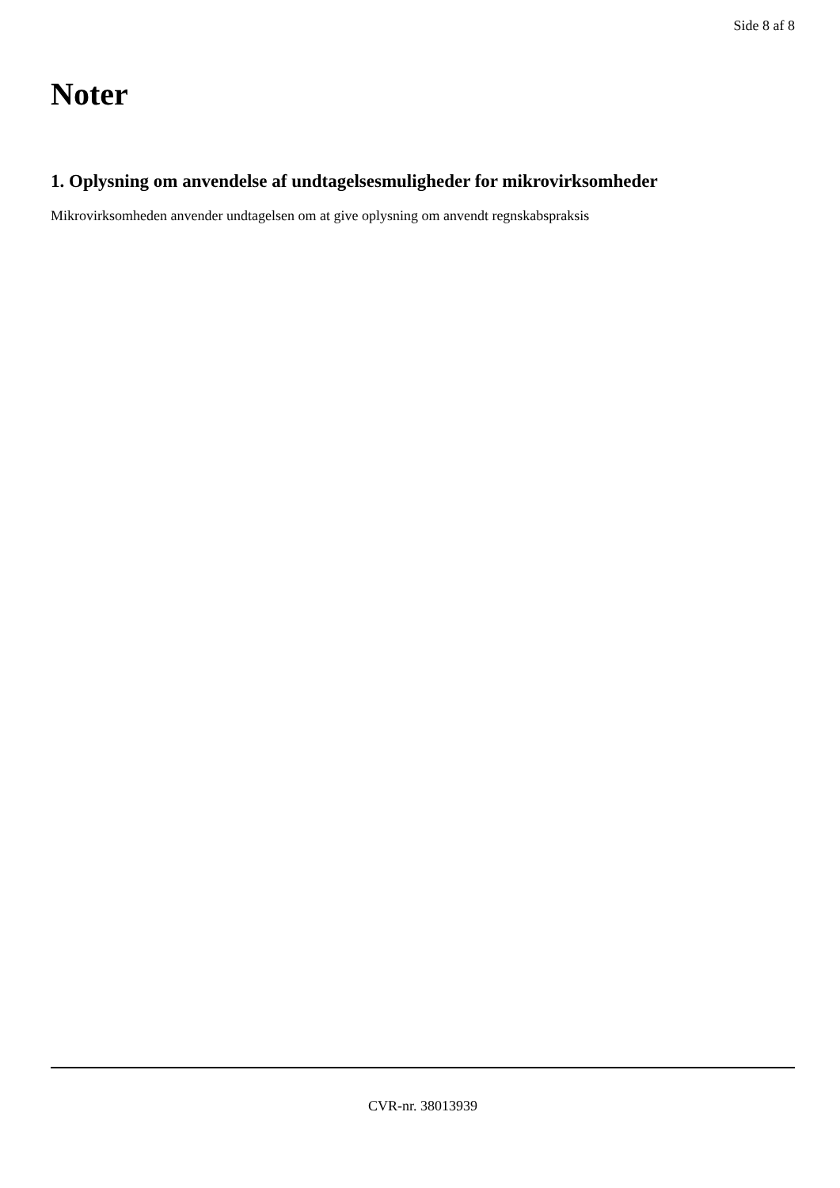Side 8 af 8
Noter
1. Oplysning om anvendelse af undtagelsesmuligheder for mikrovirksomheder
Mikrovirksomheden anvender undtagelsen om at give oplysning om anvendt regnskabspraksis
CVR-nr. 38013939